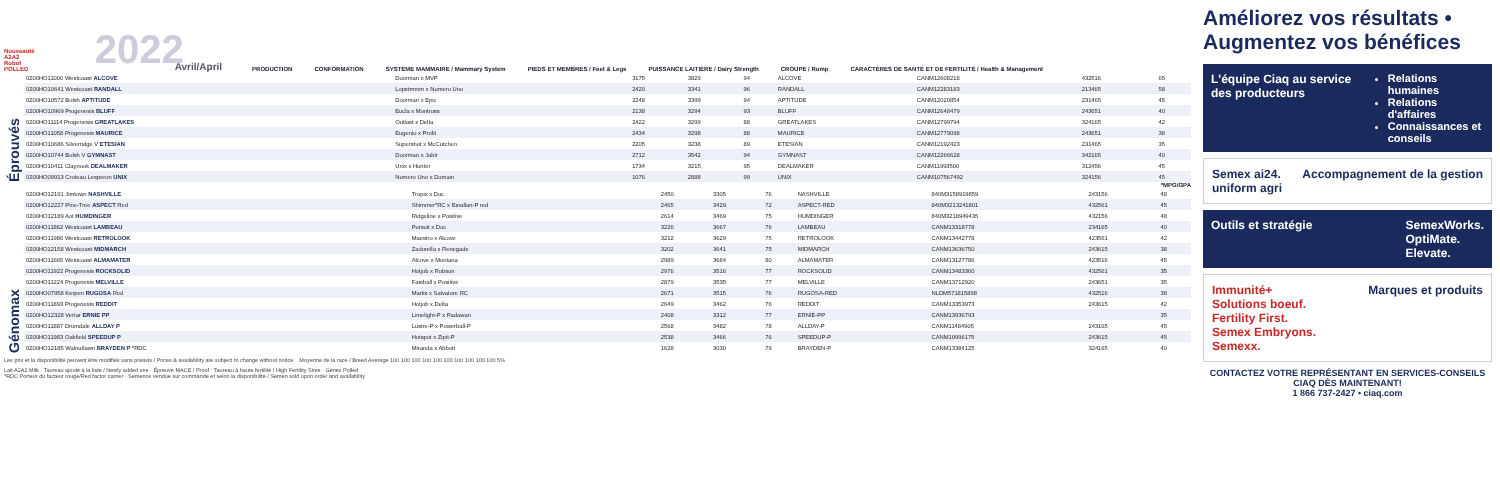Nouveauté
A2A2
Robot
POLLED
2022
Avril/April
PRODUCTION CONFORMATION SYSTÈME MAMMAIRE / Mammary System PIEDS ET MEMBRES / Feet & Legs PUISSANCE LAITIÈRE / Dairy Strength CROUPE / Rump CARACTÈRES DE SANTÉ ET DE FERTILITÉ / Health & Management
| Éprouvés | 0200HO11000 Westcoast ALCOVE | Doorman x MVP | 3175 | 3829 | 94 | ALCOVE | CANM12608218 | 432516 | 65 |
| | 0200HO10641 Westcoast RANDALL | Lopstrmnm x Numero Uno | 2420 | 3341 | 96 | RANDALL | CANM12283183 | 213465 | 58 |
| | 0200HO10572 Bolsh APTITUDE | Doorman x Epic | 2248 | 3399 | 94 | APTITUDE | CANM12020854 | 231465 | 45 |
| | 0200HO10969 Progenesis BLUFF | Eucla x Montross | 2138 | 3294 | 93 | BLUFF | CANM12648479 | 243651 | 40 |
| | 0200HO11114 Progenesis GREATLAKES | Outlast x Delta | 2422 | 3299 | 88 | GREATLAKES | CANM12799794 | 324165 | 42 |
| | 0200HO11058 Progenesis MAURICE | Eugenio x Profit | 2434 | 3298 | 88 | MAURICE | CANM12779098 | 243651 | 38 |
| | 0200HO10686 Silverridge V ETESIAN | Supershot x McCutchen | 2205 | 3238 | 89 | ETESIAN | CANM12192423 | 231465 | 35 |
| | 0200HO10744 Bolsh V GYMNAST | Doorman x Jabir | 2712 | 3542 | 94 | GYMNAST | CANM12266628 | 342165 | 40 |
| | 0200HO10411 Claynook DEALMAKER | Unix x Hunter | 1734 | 3215 | 95 | DEALMAKER | CANM11993500 | 312456 | 45 |
| | 0200HO09913 Croteau Lesperon UNIX | Numero Uno x Domain | 1076 | 2888 | 99 | UNIX | CANM107567492 | 324156 | 45 |
*MPG/GPA
| Génomax | 0200HO12191 Jimtown NASHVILLE | Tropix x Doc | 2450 | 3305 | 76 | NASHVILLE | 840M3158919859 | 243156 | 48 |
| | 0200HO12227 Pine-Tree ASPECT Red | Shimmer*RC x Esrallan-P red | 2465 | 3429 | 72 | ASPECT-RED | 840M3213241801 | 432561 | 45 |
| | 0200HO12189 Aot HUMDINGER | Ridgeline x Positive | 2614 | 3469 | 75 | HUMDINGER | 840M3218949435 | 432156 | 48 |
| | 0200HO11862 Westcoast LAMBEAU | Pursuit x Doc | 3226 | 3667 | 76 | LAMBEAU | CANM13318778 | 234165 | 40 |
| | 0200HO11986 Westcoast RETROLOOK | Maestro x Alcove | 3212 | 3629 | 75 | RETROLOOK | CANM13442778 | 423561 | 42 |
| | 0200HO12158 Westcoast MIDMARCH | Zadorella x Renegade | 3202 | 3641 | 75 | MIDMARCH | CANM13636750 | 243615 | 38 |
| | 0200HO11665 Westcoast ALMAMATER | Alcove x Montana | 2989 | 3684 | 80 | ALMAMATER | CANM13127786 | 423516 | 45 |
| | 0200HO11922 Progenesis ROCKSOLID | Hotjob x Robson | 2976 | 3516 | 77 | ROCKSOLID | CANM13483360 | 432561 | 35 |
| | 0200HO11224 Progenesis MELVILLE | Fastball x Positive | 2879 | 3535 | 77 | MELVILLE | CANM13712920 | 243651 | 35 |
| | 0200HO07958 Kerpen RUGOSA Red | Marks x Salvatore RC | 2671 | 3515 | 76 | RUGOSA-RED | NLDM571815898 | 432516 | 38 |
| | 0200HO11893 Progenesis REDDIT | Hotjob x Delta | 2649 | 3462 | 76 | REDDIT | CANM13353973 | 243615 | 42 |
| | 0200HO12328 Vertar ERNIE PP | Limelight-P x Padawan | 2408 | 3312 | 77 | ERNIE-PP | CANM13936793 | | 35 |
| | 0200HO11887 Drumdale ALLDAY P | Lustre-P x Powerball-P | 2568 | 3482 | 78 | ALLDAY-P | CANM11484905 | 243165 | 45 |
| | 0200HO11983 Oakfield SPEEDUP P | Hotspot x Zipit-P | 2538 | 3466 | 76 | SPEEDUP-P | CANM10996175 | 243615 | 45 |
| | 0200HO12185 Walnutlawn BRAYDEN P *RDC | Miranda x Abbott | 1628 | 3030 | 79 | BRAYDEN-P | CANM13384125 | 324165 | 40 |
Les prix et la disponibilité peuvent être modifiés sans préavis / Prices & availability are subject to change without notice. Moyenne de la race / Breed Average 100 100 100 100 100 100 100 100 100 100 5%
Lait A2A2 Milk · Taureau ajouté à la liste / Newly added sire · Épreuve MACE / Proof · Taureau à haute fertilité / High Fertility Sires · Génex Polled
*RDC Porteur du facteur rouge/Red factor carrier · Semence vendue sur commande et selon la disponibilité / Semen sold upon order and availability
Améliorez vos résultats • Augmentez vos bénéfices
L'équipe Ciaq au service des producteurs
Relations humaines
Relations d'affaires
Connaissances et conseils
Semex ai24.
uniform agri
Accompagnement de la gestion
Outils et stratégie SemexWorks.
OptiMate.
Elevate.
Immunité+
Solutions boeuf.
Fertility First.
Semex Embryons.
Semexx.
Marques et produits
CONTACTEZ VOTRE REPRÉSENTANT EN SERVICES-CONSEILS CIAQ DÈS MAINTENANT!
1 866 737-2427 • ciaq.com